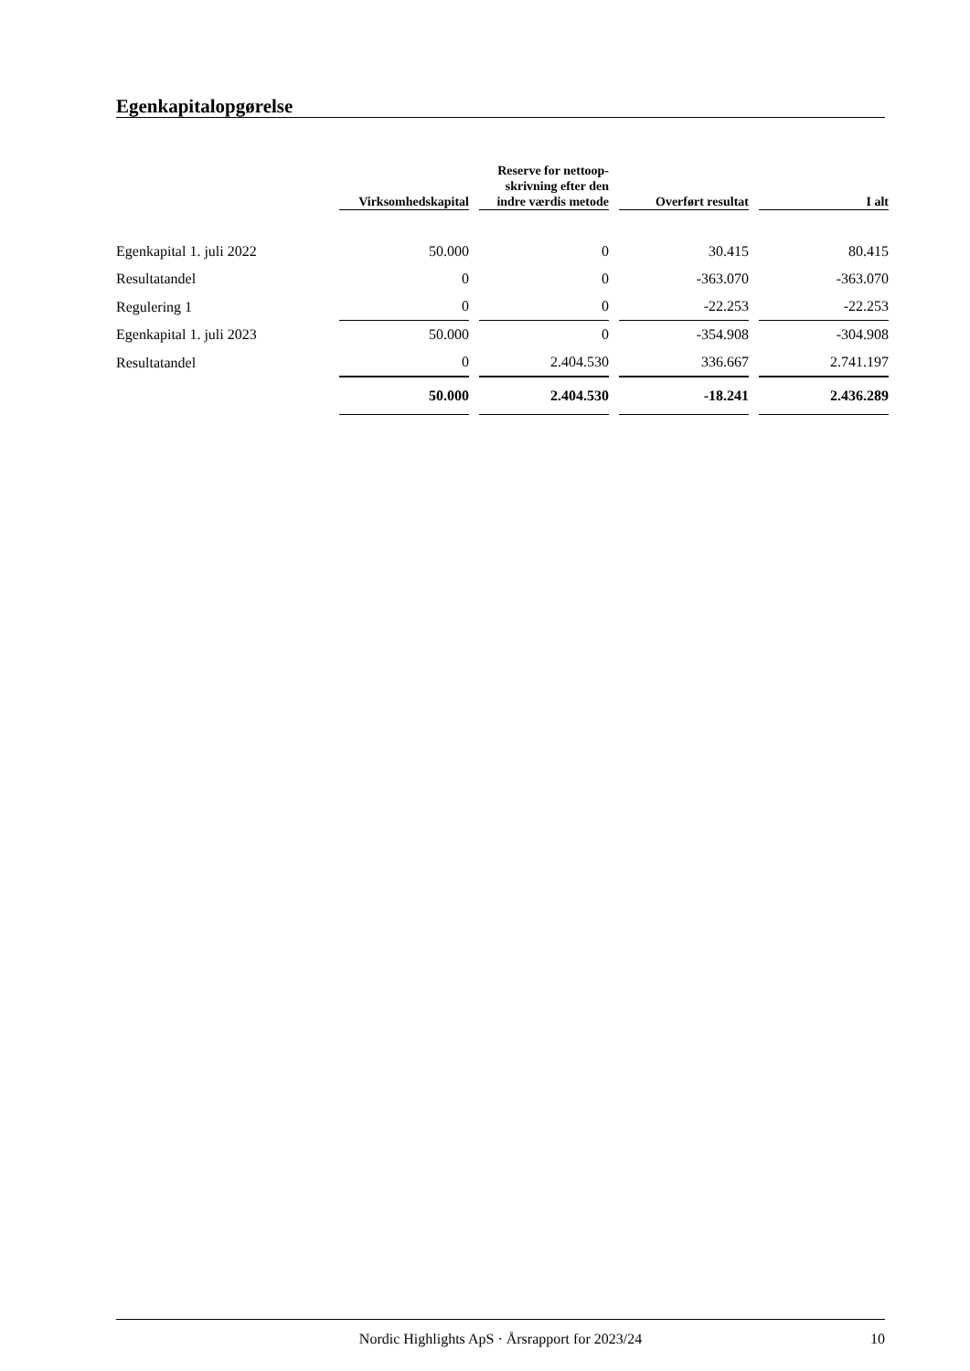Egenkapitalopgørelse
| | Virksomhedskapital | | Reserve for nettoop- skrivning efter den indre værdis metode | | Overført resultat | | I alt |
| --- | --- | --- | --- | --- | --- | --- | --- |
| Egenkapital 1. juli 2022 | 50.000 | | 0 | | 30.415 | | 80.415 |
| Resultatandel | 0 | | 0 | | -363.070 | | -363.070 |
| Regulering 1 | 0 | | 0 | | -22.253 | | -22.253 |
| Egenkapital 1. juli 2023 | 50.000 | | 0 | | -354.908 | | -304.908 |
| Resultatandel | 0 | | 2.404.530 | | 336.667 | | 2.741.197 |
| | 50.000 | | 2.404.530 | | -18.241 | | 2.436.289 |
Nordic Highlights ApS · Årsrapport for 2023/24
10